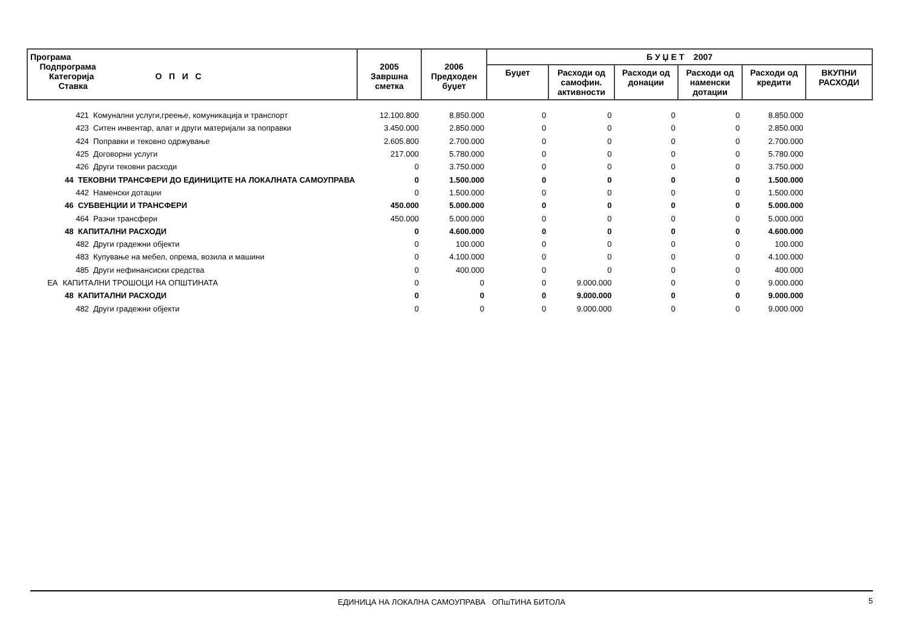| Програма Подпрограма Категорија О П И С Ставка | | 2005 Завршна сметка | 2006 Предходен буџет | Б У Џ Е Т 2007 | | | | | |
| --- | --- | --- | --- | --- | --- | --- | --- | --- | --- |
| | | | | Буџет | Расходи од самофин. активности | Расходи од донации | Расходи од наменски дотации | Расходи од кредити | ВКУПНИ РАСХОДИ |
| | 421 Комунални услуги,греење, комуникација и транспорт | 12.100.800 | 8.850.000 | 0 | 0 | 0 | 0 | 8.850.000 | |
| | 423 Ситен инвентар, алат и други материјали за поправки | 3.450.000 | 2.850.000 | 0 | 0 | 0 | 0 | 2.850.000 | |
| | 424 Поправки и тековно одржување | 2.605.800 | 2.700.000 | 0 | 0 | 0 | 0 | 2.700.000 | |
| | 425 Договорни услуги | 217.000 | 5.780.000 | 0 | 0 | 0 | 0 | 5.780.000 | |
| | 426 Други тековни расходи | 0 | 3.750.000 | 0 | 0 | 0 | 0 | 3.750.000 | |
| | 44 ТЕКОВНИ ТРАНСФЕРИ ДО ЕДИНИЦИТЕ НА ЛОКАЛНАТА САМОУПРАВА | 0 | 1.500.000 | 0 | 0 | 0 | 0 | 1.500.000 | |
| | 442 Наменски дотации | 0 | 1.500.000 | 0 | 0 | 0 | 0 | 1.500.000 | |
| | 46 СУБВЕНЦИИ И ТРАНСФЕРИ | 450.000 | 5.000.000 | 0 | 0 | 0 | 0 | 5.000.000 | |
| | 464 Разни трансфери | 450.000 | 5.000.000 | 0 | 0 | 0 | 0 | 5.000.000 | |
| | 48 КАПИТАЛНИ РАСХОДИ | 0 | 4.600.000 | 0 | 0 | 0 | 0 | 4.600.000 | |
| | 482 Други градежни објекти | 0 | 100.000 | 0 | 0 | 0 | 0 | 100.000 | |
| | 483 Купување на мебел, опрема, возила и машини | 0 | 4.100.000 | 0 | 0 | 0 | 0 | 4.100.000 | |
| | 485 Други нефинансиски средства | 0 | 400.000 | 0 | 0 | 0 | 0 | 400.000 | |
| ЕА | КАПИТАЛНИ ТРОШОЦИ НА ОПШТИНАТА | 0 | 0 | 0 | 9.000.000 | 0 | 0 | 9.000.000 | |
| | 48 КАПИТАЛНИ РАСХОДИ | 0 | 0 | 0 | 9.000.000 | 0 | 0 | 9.000.000 | |
| | 482 Други градежни објекти | 0 | 0 | 0 | 9.000.000 | 0 | 0 | 9.000.000 | |
ЕДИНИЦА НА ЛОКАЛНА САМОУПРАВА ОПшТИНА БИТОЛА
5